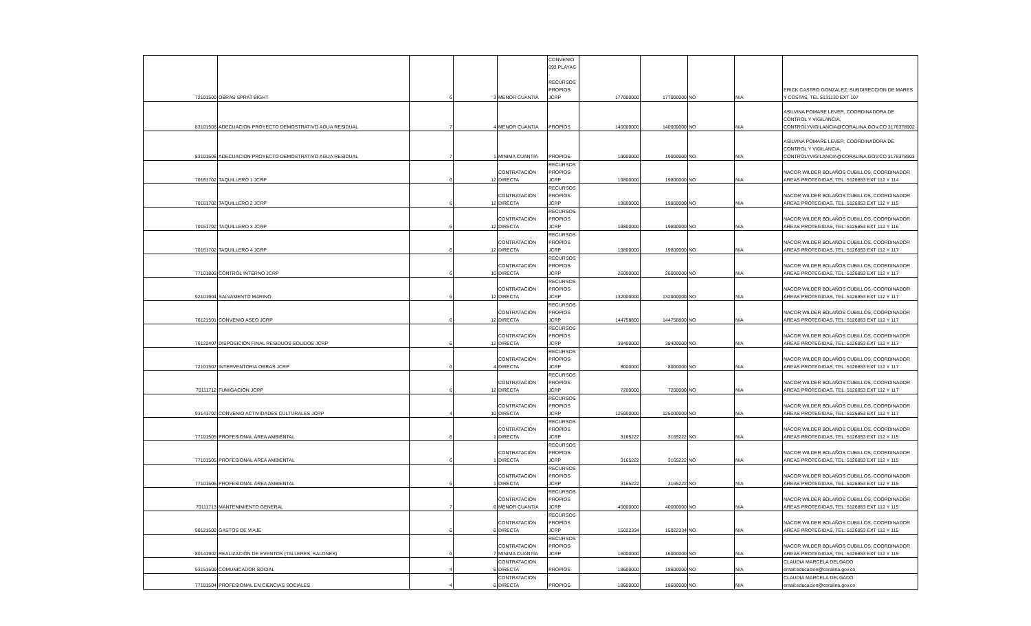| 72101500 | OBRAS SPRAT BIGHT | 6 | 3 | MENOR CUANTÍA | CONVENIO 093 PLAYAS - RECURSOS PROPIOS JCRP | 177000000 | 177000000 | NO | N/A | ERICK CASTRO GONZALEZ, SUBDIRECCION DE MARES Y COSTAS, TEL 5131130 EXT 107 |
| 83101506 | ADECUACION PROYECTO DEMOSTRATIVO AGUA RESIDUAL | 7 | 4 | MENOR CUANTIA | PROPIOS | 140000000 | 140000000 | NO | N/A | ASILVINA POMARE LEVER, COORDINADORA DE CONTROL Y VIGILANCIA, CONTROLYVIGILANCIA@CORALINA.GOV.CO 3176378902 |
| 83101506 | ADECUACION PROYECTO DEMOSTRATIVO AGUA RESIDUAL | 7 | 1 | MINIMA CUANTIA | PROPIOS | 19000000 | 19000000 | NO | N/A | ASILVINA POMARE LEVER, COORDINADORA DE CONTROL Y VIGILANCIA, CONTROLYVIGILANCIA@CORALINA.GOV.CO 3176378903 |
| 70161702 | TAQUILLERO 1 JCRP | 6 | 12 | CONTRATACIÓN DIRECTA | RECURSOS PROPIOS JCRP | 19800000 | 19800000 | NO | N/A | NACOR WILDER BOLAÑOS CUBILLOS, COORDINADOR AREAS PROTEGIDAS, TEL: 5126853 EXT 112 Y 114 |
| 70161702 | TAQUILLERO 2 JCRP | 6 | 12 | CONTRATACIÓN DIRECTA | RECURSOS PROPIOS JCRP | 19800000 | 19800000 | NO | N/A | NACOR WILDER BOLAÑOS CUBILLOS, COORDINADOR AREAS PROTEGIDAS, TEL: 5126853 EXT 112 Y 115 |
| 70161702 | TAQUILLERO 3 JCRP | 6 | 12 | CONTRATACIÓN DIRECTA | RECURSOS PROPIOS JCRP | 19800000 | 19800000 | NO | N/A | NACOR WILDER BOLAÑOS CUBILLOS, COORDINADOR AREAS PROTEGIDAS, TEL: 5126853 EXT 112 Y 116 |
| 70161702 | TAQUILLERO 4 JCRP | 6 | 12 | CONTRATACIÓN DIRECTA | RECURSOS PROPIOS JCRP | 19800000 | 19800000 | NO | N/A | NACOR WILDER BOLAÑOS CUBILLOS, COORDINADOR AREAS PROTEGIDAS, TEL: 5126853 EXT 112 Y 117 |
| 77101803 | CONTROL INTERNO JCRP | 6 | 10 | CONTRATACIÓN DIRECTA | RECURSOS PROPIOS JCRP | 26000000 | 26000000 | NO | N/A | NACOR WILDER BOLAÑOS CUBILLOS, COORDINADOR AREAS PROTEGIDAS, TEL: 5126853 EXT 112 Y 117 |
| 92101904 | SALVAMENTO MARINO | 6 | 12 | CONTRATACIÓN DIRECTA | RECURSOS PROPIOS JCRP | 132000000 | 132000000 | NO | N/A | NACOR WILDER BOLAÑOS CUBILLOS, COORDINADOR AREAS PROTEGIDAS, TEL: 5126853 EXT 112 Y 117 |
| 76121501 | CONVENIO ASEO JCRP | 6 | 12 | CONTRATACIÓN DIRECTA | RECURSOS PROPIOS JCRP | 144758800 | 144758800 | NO | N/A | NACOR WILDER BOLAÑOS CUBILLOS, COORDINADOR AREAS PROTEGIDAS, TEL: 5126853 EXT 112 Y 117 |
| 76122407 | DISPOSICIÓN FINAL RESIDUOS SOLIDOS JCRP | 6 | 12 | CONTRATACIÓN DIRECTA | RECURSOS PROPIOS JCRP | 38400000 | 38400000 | NO | N/A | NACOR WILDER BOLAÑOS CUBILLOS, COORDINADOR AREAS PROTEGIDAS, TEL: 5126853 EXT 112 Y 117 |
| 72101507 | INTERVENTORIA OBRAS JCRP | 6 | 4 | CONTRATACIÓN DIRECTA | RECURSOS PROPIOS JCRP | 8000000 | 8000000 | NO | N/A | NACOR WILDER BOLAÑOS CUBILLOS, COORDINADOR AREAS PROTEGIDAS, TEL: 5126853 EXT 112 Y 117 |
| 70111712 | FUMIGACION JCRP | 6 | 12 | CONTRATACIÓN DIRECTA | RECURSOS PROPIOS JCRP | 7200000 | 7200000 | NO | N/A | NACOR WILDER BOLAÑOS CUBILLOS, COORDINADOR AREAS PROTEGIDAS, TEL: 5126853 EXT 112 Y 117 |
| 93141702 | CONVENIO ACTIVIDADES CULTURALES JCRP | 4 | 10 | CONTRATACIÓN DIRECTA | RECURSOS PROPIOS JCRP | 125000000 | 125000000 | NO | N/A | NACOR WILDER BOLAÑOS CUBILLOS, COORDINADOR AREAS PROTEGIDAS, TEL: 5126853 EXT 112 Y 117 |
| 77101505 | PROFESIONAL ÁREA AMBIENTAL | 6 | 1 | CONTRATACIÓN DIRECTA | RECURSOS PROPIOS JCRP | 3165222 | 3165222 | NO | N/A | NACOR WILDER BOLAÑOS CUBILLOS, COORDINADOR AREAS PROTEGIDAS, TEL: 5126853 EXT 112 Y 115 |
| 77101505 | PROFESIONAL ÁREA AMBIENTAL | 6 | 1 | CONTRATACIÓN DIRECTA | RECURSOS PROPIOS JCRP | 3165222 | 3165222 | NO | N/A | NACOR WILDER BOLAÑOS CUBILLOS, COORDINADOR AREAS PROTEGIDAS, TEL: 5126853 EXT 112 Y 115 |
| 77101505 | PROFESIONAL ÁREA AMBIENTAL | 6 | 1 | CONTRATACIÓN DIRECTA | RECURSOS PROPIOS JCRP | 3165222 | 3165222 | NO | N/A | NACOR WILDER BOLAÑOS CUBILLOS, COORDINADOR AREAS PROTEGIDAS, TEL: 5126853 EXT 112 Y 115 |
| 70111713 | MANTENIMIENTO GENERAL | 7 | 6 | CONTRATACIÓN MENOR CUANTÍA | RECURSOS PROPIOS JCRP | 40000000 | 40000000 | NO | N/A | NACOR WILDER BOLAÑOS CUBILLOS, COORDINADOR AREAS PROTEGIDAS, TEL: 5126853 EXT 112 Y 115 |
| 90121502 | GASTOS DE VIAJE | 6 | 6 | CONTRATACIÓN DIRECTA | RECURSOS PROPIOS JCRP | 15022334 | 15022334 | NO | N/A | NACOR WILDER BOLAÑOS CUBILLOS, COORDINADOR AREAS PROTEGIDAS, TEL: 5126853 EXT 112 Y 115 |
| 80141902 | REALIZACIÓN DE EVENTOS (TALLERES, SALONES) | 6 | 7 | CONTRATACIÓN MINIMA CUANTÍA | RECURSOS PROPIOS JCRP | 16000000 | 16000000 | NO | N/A | NACOR WILDER BOLAÑOS CUBILLOS, COORDINADOR AREAS PROTEGIDAS, TEL: 5126853 EXT 112 Y 115 |
| 93151509 | COMUNICADOR SOCIAL | 4 | 6 | CONTRATACION DIRECTA | PROPIOS | 18600000 | 18600000 | NO | N/A | CLAUDIA MARCELA DELGADO email:educacion@coralina.gov.co |
| 77101504 | PROFESIONAL EN CIENCIAS SOCIALES | 4 | 6 | CONTRATACION DIRECTA | PROPIOS | 18600000 | 18600000 | NO | N/A | CLAUDIA MARCELA DELGADO email:educacion@coralina.gov.co |